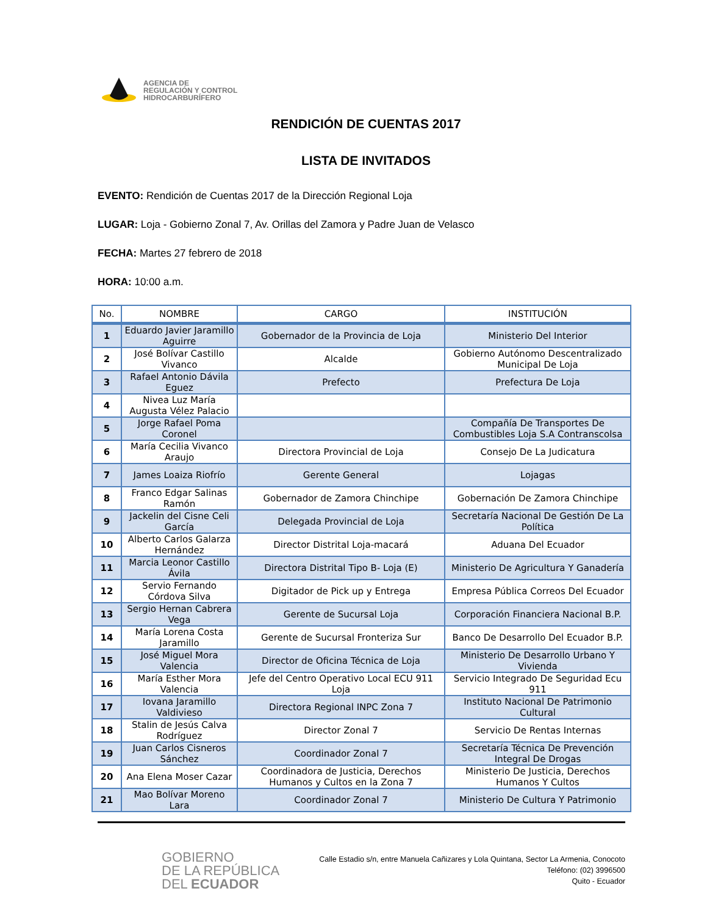AGENCIA DE
REGULACIÓN Y CONTROL
HIDROCARBURÍFERO
RENDICIÓN DE CUENTAS 2017
LISTA DE INVITADOS
EVENTO: Rendición de Cuentas 2017 de la Dirección Regional Loja
LUGAR: Loja - Gobierno Zonal 7, Av. Orillas del Zamora y Padre Juan de Velasco
FECHA: Martes 27 febrero de 2018
HORA: 10:00 a.m.
| No. | NOMBRE | CARGO | INSTITUCIÓN |
| --- | --- | --- | --- |
| 1 | Eduardo Javier Jaramillo Aguirre | Gobernador de la Provincia de Loja | Ministerio Del Interior |
| 2 | José Bolívar Castillo Vivanco | Alcalde | Gobierno Autónomo Descentralizado Municipal De Loja |
| 3 | Rafael Antonio Dávila Eguez | Prefecto | Prefectura De Loja |
| 4 | Nivea Luz María Augusta Vélez Palacio | | |
| 5 | Jorge Rafael Poma Coronel | | Compañía De Transportes De Combustibles Loja S.A Contranscolsa |
| 6 | María Cecilia Vivanco Araujo | Directora Provincial de Loja | Consejo De La Judicatura |
| 7 | James Loaiza Riofrío | Gerente General | Lojagas |
| 8 | Franco Edgar Salinas Ramón | Gobernador de Zamora Chinchipe | Gobernación De Zamora Chinchipe |
| 9 | Jackelin del Cisne Celi García | Delegada Provincial de Loja | Secretaría Nacional De Gestión De La Política |
| 10 | Alberto Carlos Galarza Hernández | Director Distrital Loja-macará | Aduana Del Ecuador |
| 11 | Marcia Leonor Castillo Ávila | Directora Distrital Tipo B- Loja (E) | Ministerio De Agricultura Y Ganadería |
| 12 | Servio Fernando Córdova Silva | Digitador de Pick up y Entrega | Empresa Pública Correos Del Ecuador |
| 13 | Sergio Hernan Cabrera Vega | Gerente de Sucursal Loja | Corporación Financiera Nacional B.P. |
| 14 | María Lorena Costa Jaramillo | Gerente de Sucursal Fronteriza Sur | Banco De Desarrollo Del Ecuador B.P. |
| 15 | José Miguel Mora Valencia | Director de Oficina Técnica de Loja | Ministerio De Desarrollo Urbano Y Vivienda |
| 16 | María Esther Mora Valencia | Jefe del Centro Operativo Local ECU 911 Loja | Servicio Integrado De Seguridad Ecu 911 |
| 17 | Iovana Jaramillo Valdivieso | Directora Regional INPC Zona 7 | Instituto Nacional De Patrimonio Cultural |
| 18 | Stalin de Jesús Calva Rodríguez | Director Zonal 7 | Servicio De Rentas Internas |
| 19 | Juan Carlos Cisneros Sánchez | Coordinador Zonal 7 | Secretaría Técnica De Prevención Integral De Drogas |
| 20 | Ana Elena Moser Cazar | Coordinadora de Justicia, Derechos Humanos y Cultos en la Zona 7 | Ministerio De Justicia, Derechos Humanos Y Cultos |
| 21 | Mao Bolívar Moreno Lara | Coordinador Zonal 7 | Ministerio De Cultura Y Patrimonio |
GOBIERNO
DE LA REPÚBLICA
DEL ECUADOR
Calle Estadio s/n, entre Manuela Cañizares y Lola Quintana, Sector La Armenia, Conocoto
Teléfono: (02) 3996500
Quito - Ecuador